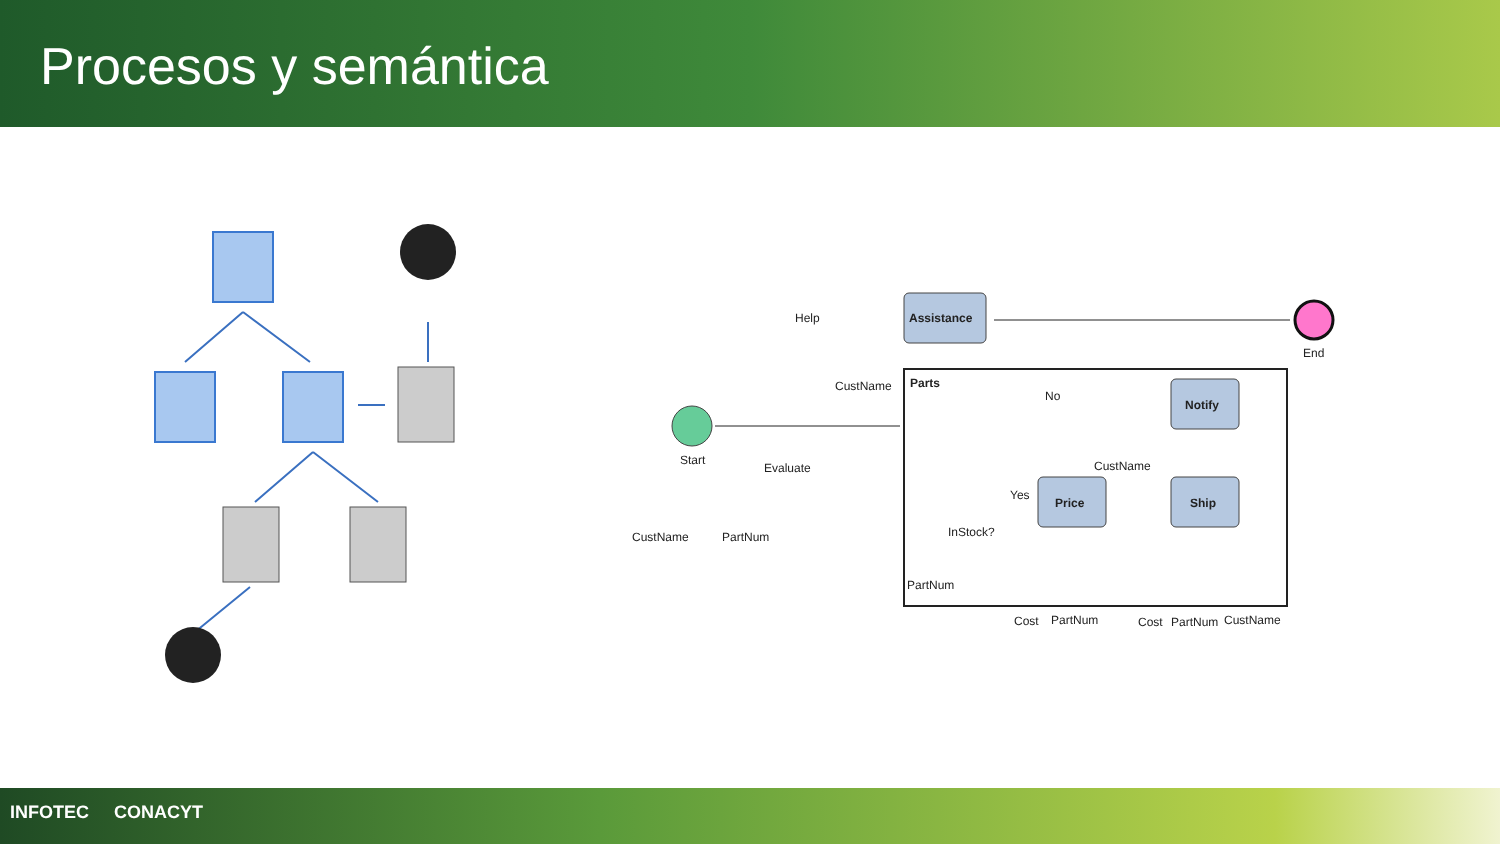Procesos y semántica
Assistance
Parts
Notify
Price
Ship
Help
CustName
Start
Evaluate
CustName
PartNum
End
No
CustName
Yes
InStock?
PartNum
Cost
PartNum
Cost
PartNum
CustName
INFOTEC CONACYT